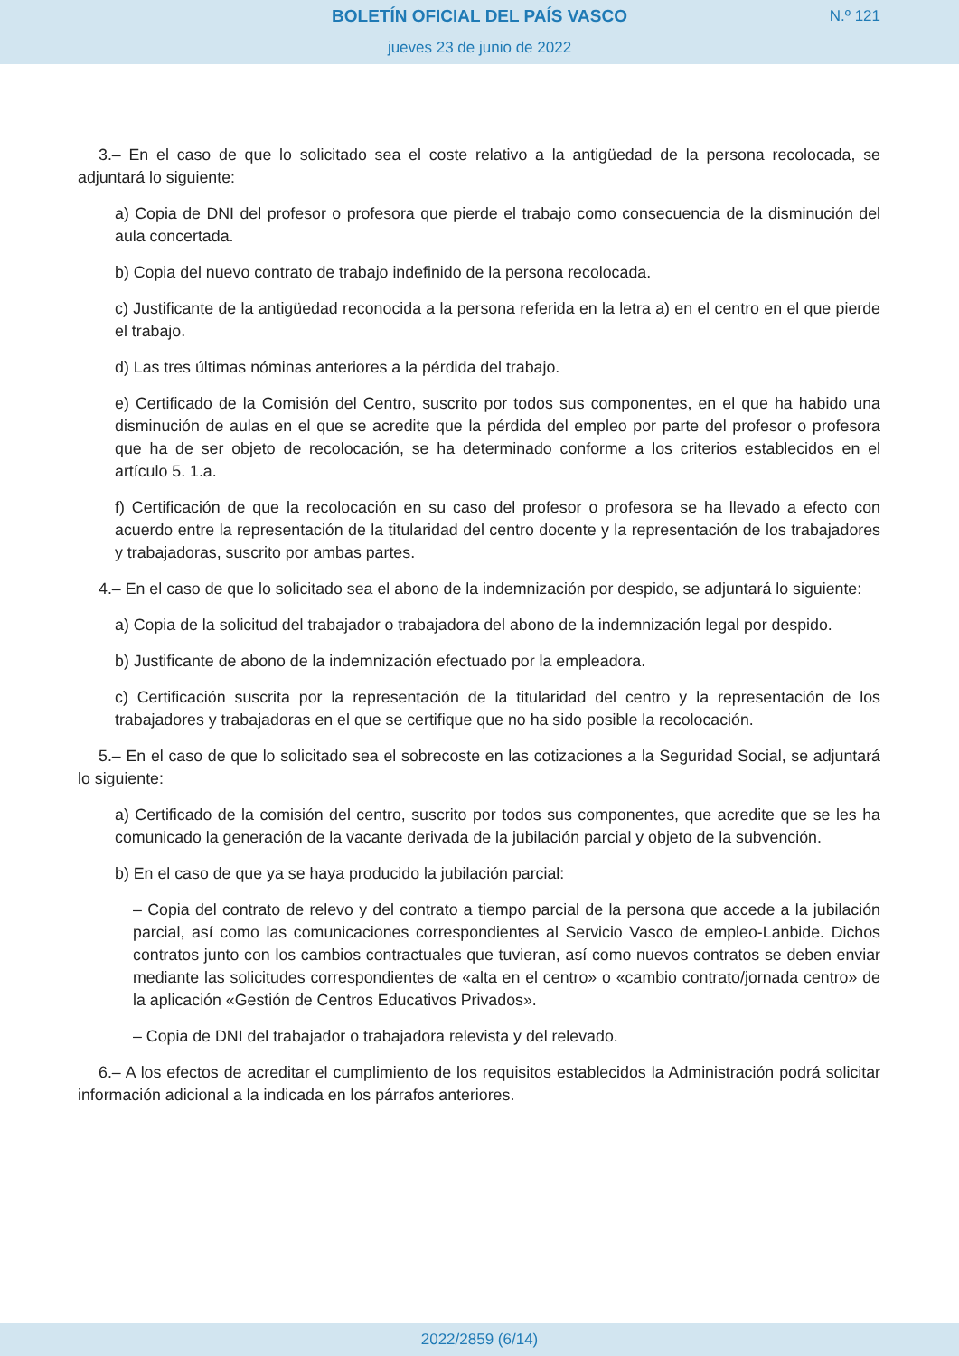BOLETÍN OFICIAL DEL PAÍS VASCO
N.º 121
jueves 23 de junio de 2022
3.– En el caso de que lo solicitado sea el coste relativo a la antigüedad de la persona recolocada, se adjuntará lo siguiente:
a) Copia de DNI del profesor o profesora que pierde el trabajo como consecuencia de la disminución del aula concertada.
b) Copia del nuevo contrato de trabajo indefinido de la persona recolocada.
c) Justificante de la antigüedad reconocida a la persona referida en la letra a) en el centro en el que pierde el trabajo.
d) Las tres últimas nóminas anteriores a la pérdida del trabajo.
e) Certificado de la Comisión del Centro, suscrito por todos sus componentes, en el que ha habido una disminución de aulas en el que se acredite que la pérdida del empleo por parte del profesor o profesora que ha de ser objeto de recolocación, se ha determinado conforme a los criterios establecidos en el artículo 5. 1.a.
f) Certificación de que la recolocación en su caso del profesor o profesora se ha llevado a efecto con acuerdo entre la representación de la titularidad del centro docente y la representación de los trabajadores y trabajadoras, suscrito por ambas partes.
4.– En el caso de que lo solicitado sea el abono de la indemnización por despido, se adjuntará lo siguiente:
a) Copia de la solicitud del trabajador o trabajadora del abono de la indemnización legal por despido.
b) Justificante de abono de la indemnización efectuado por la empleadora.
c) Certificación suscrita por la representación de la titularidad del centro y la representación de los trabajadores y trabajadoras en el que se certifique que no ha sido posible la recolocación.
5.– En el caso de que lo solicitado sea el sobrecoste en las cotizaciones a la Seguridad Social, se adjuntará lo siguiente:
a) Certificado de la comisión del centro, suscrito por todos sus componentes, que acredite que se les ha comunicado la generación de la vacante derivada de la jubilación parcial y objeto de la subvención.
b) En el caso de que ya se haya producido la jubilación parcial:
– Copia del contrato de relevo y del contrato a tiempo parcial de la persona que accede a la jubilación parcial, así como las comunicaciones correspondientes al Servicio Vasco de empleo-Lanbide. Dichos contratos junto con los cambios contractuales que tuvieran, así como nuevos contratos se deben enviar mediante las solicitudes correspondientes de «alta en el centro» o «cambio contrato/jornada centro» de la aplicación «Gestión de Centros Educativos Privados».
– Copia de DNI del trabajador o trabajadora relevista y del relevado.
6.– A los efectos de acreditar el cumplimiento de los requisitos establecidos la Administración podrá solicitar información adicional a la indicada en los párrafos anteriores.
2022/2859 (6/14)